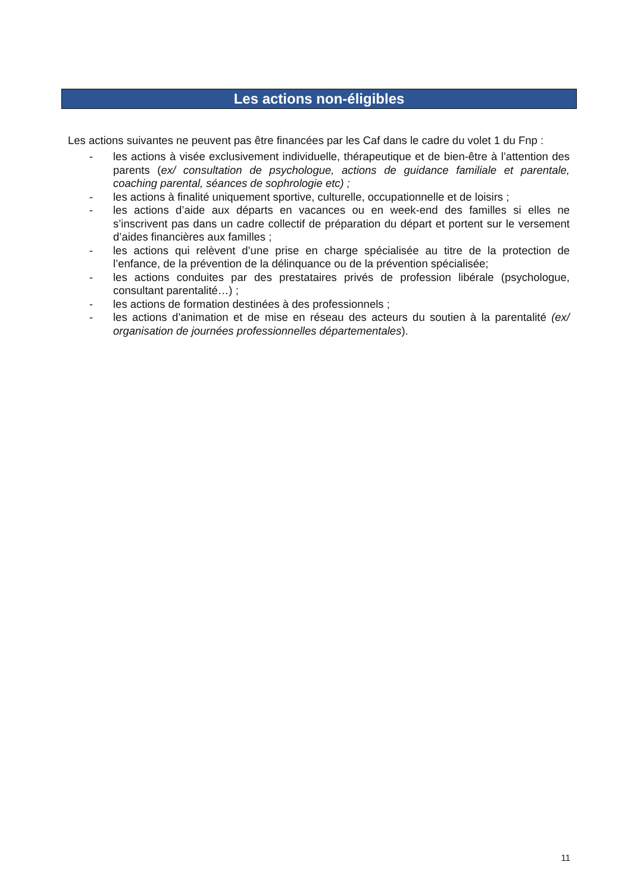Les actions non-éligibles
Les actions suivantes ne peuvent pas être financées par les Caf dans le cadre du volet 1 du Fnp :
- les actions à visée exclusivement individuelle, thérapeutique et de bien-être à l’attention des parents (ex/ consultation de psychologue, actions de guidance familiale et parentale, coaching parental, séances de sophrologie etc) ;
- les actions à finalité uniquement sportive, culturelle, occupationnelle et de loisirs ;
- les actions d’aide aux départs en vacances ou en week-end des familles si elles ne s’inscrivent pas dans un cadre collectif de préparation du départ et portent sur le versement d’aides financières aux familles ;
- les actions qui relèvent d’une prise en charge spécialisée au titre de la protection de l’enfance, de la prévention de la délinquance ou de la prévention spécialisée;
- les actions conduites par des prestataires privés de profession libérale (psychologue, consultant parentalité…) ;
- les actions de formation destinées à des professionnels ;
- les actions d’animation et de mise en réseau des acteurs du soutien à la parentalité (ex/ organisation de journées professionnelles départementales).
11